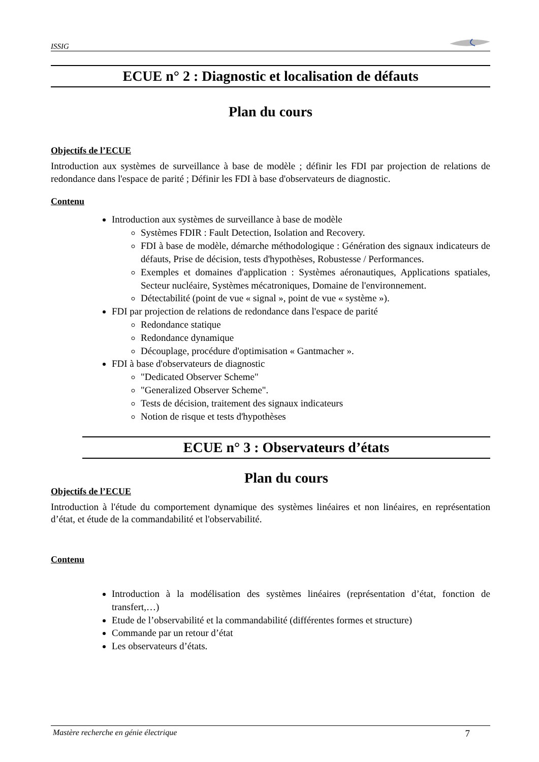ISSIG
ECUE n° 2 : Diagnostic et localisation de défauts
Plan du cours
Objectifs de l’ECUE
Introduction aux systèmes de surveillance à base de modèle ; définir les FDI par projection de relations de redondance dans l'espace de parité ; Définir les FDI à base d'observateurs de diagnostic.
Contenu
Introduction aux systèmes de surveillance à base de modèle
Systèmes FDIR : Fault Detection, Isolation and Recovery.
FDI à base de modèle, démarche méthodologique : Génération des signaux indicateurs de défauts, Prise de décision, tests d'hypothèses, Robustesse / Performances.
Exemples et domaines d'application : Systèmes aéronautiques, Applications spatiales, Secteur nucléaire, Systèmes mécatroniques, Domaine de l'environnement.
Détectabilité (point de vue « signal », point de vue « système »).
FDI par projection de relations de redondance dans l'espace de parité
Redondance statique
Redondance dynamique
Découplage, procédure d'optimisation « Gantmacher ».
FDI à base d'observateurs de diagnostic
"Dedicated Observer Scheme"
"Generalized Observer Scheme".
Tests de décision, traitement des signaux indicateurs
Notion de risque et tests d'hypothèses
ECUE n° 3 : Observateurs d’états
Plan du cours
Objectifs de l’ECUE
Introduction à l'étude du comportement dynamique des systèmes linéaires et non linéaires, en représentation d’état, et étude de la commandabilité et l'observabilité.
Contenu
Introduction à la modélisation des systèmes linéaires (représentation d’état, fonction de transfert,…)
Etude de l’observabilité et la commandabilité (différentes formes et structure)
Commande par un retour d’état
Les observateurs d’états.
Mastère recherche en génie électrique 7